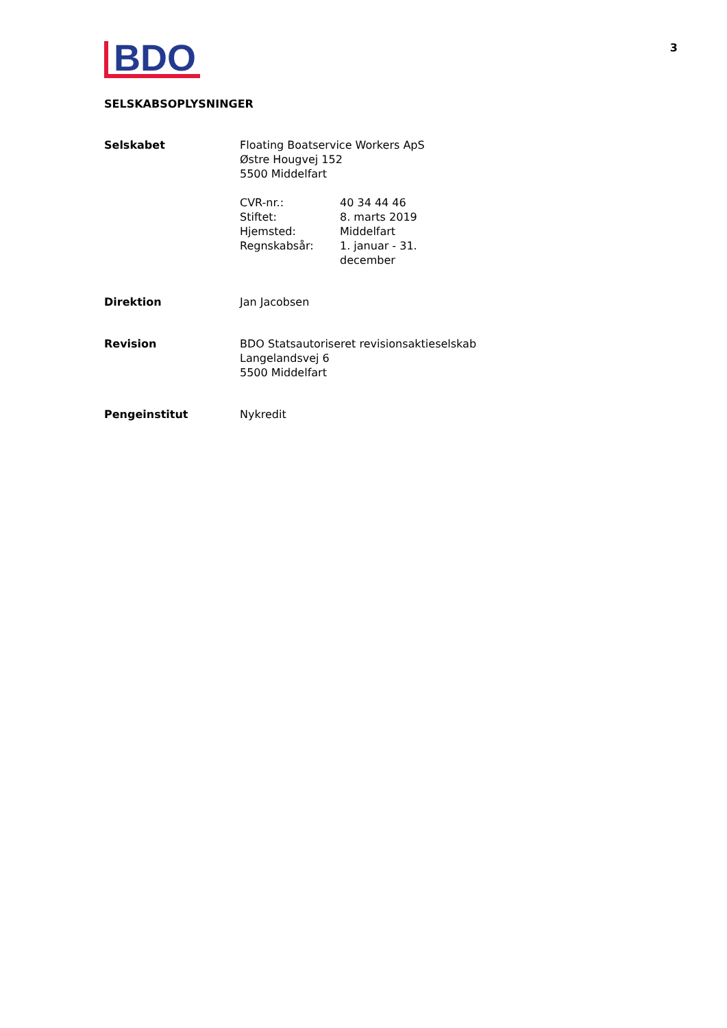BDO
3
SELSKABSOPLYSNINGER
| Selskabet | Floating Boatservice Workers ApS Østre Hougvej 152 5500 Middelfart / CVR-nr.: / 40 34 44 46 / / Stiftet: / 8. marts 2019 / / Hjemsted: / Middelfart / / Regnskabsår: / 1. januar - 31. december / |
| Direktion | Jan Jacobsen |
| Revision | BDO Statsautoriseret revisionsaktieselskab Langelandsvej 6 5500 Middelfart |
| Pengeinstitut | Nykredit |